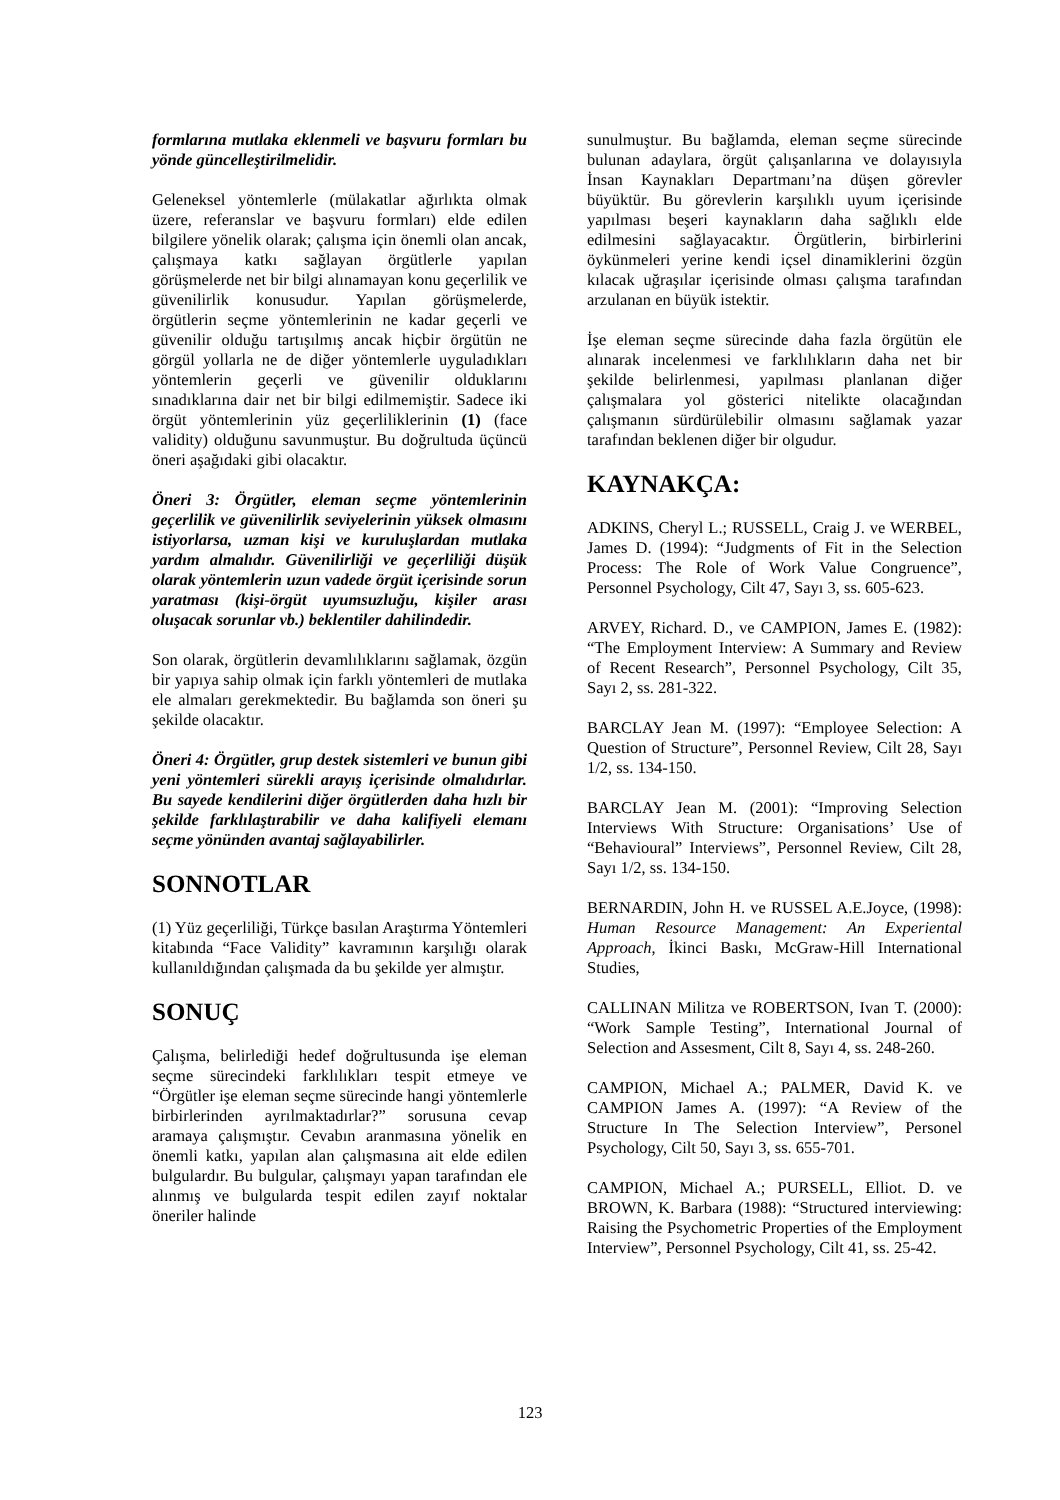formlarına mutlaka eklenmeli ve başvuru formları bu yönde güncelleştirilmelidir.
Geleneksel yöntemlerle (mülakatlar ağırlıkta olmak üzere, referanslar ve başvuru formları) elde edilen bilgilere yönelik olarak; çalışma için önemli olan ancak, çalışmaya katkı sağlayan örgütlerle yapılan görüşmelerde net bir bilgi alınamayan konu geçerlilik ve güvenilirlik konusudur. Yapılan görüşmelerde, örgütlerin seçme yöntemlerinin ne kadar geçerli ve güvenilir olduğu tartışılmış ancak hiçbir örgütün ne görgül yollarla ne de diğer yöntemlerle uyguladıkları yöntemlerin geçerli ve güvenilir olduklarını sınadıklarına dair net bir bilgi edilmemiştir. Sadece iki örgüt yöntemlerinin yüz geçerliliklerinin (1) (face validity) olduğunu savunmuştur. Bu doğrultuda üçüncü öneri aşağıdaki gibi olacaktır.
Öneri 3: Örgütler, eleman seçme yöntemlerinin geçerlilik ve güvenilirlik seviyelerinin yüksek olmasını istiyorlarsa, uzman kişi ve kuruluşlardan mutlaka yardım almalıdır. Güvenilirliği ve geçerliliği düşük olarak yöntemlerin uzun vadede örgüt içerisinde sorun yaratması (kişi-örgüt uyumsuzluğu, kişiler arası oluşacak sorunlar vb.) beklentiler dahilindedir.
Son olarak, örgütlerin devamlılıklarını sağlamak, özgün bir yapıya sahip olmak için farklı yöntemleri de mutlaka ele almaları gerekmektedir. Bu bağlamda son öneri şu şekilde olacaktır.
Öneri 4: Örgütler, grup destek sistemleri ve bunun gibi yeni yöntemleri sürekli arayış içerisinde olmalıdırlar. Bu sayede kendilerini diğer örgütlerden daha hızlı bir şekilde farklılaştırabilir ve daha kalifiyeli elemanı seçme yönünden avantaj sağlayabilirler.
SONNOTLAR
(1) Yüz geçerliliği, Türkçe basılan Araştırma Yöntemleri kitabında “Face Validity” kavramının karşılığı olarak kullanıldığından çalışmada da bu şekilde yer almıştır.
SONUÇ
Çalışma, belirlediği hedef doğrultusunda işe eleman seçme sürecindeki farklılıkları tespit etmeye ve “Örgütler işe eleman seçme sürecinde hangi yöntemlerle birbirlerinden ayrılmaktadırlar?” sorusuna cevap aramaya çalışmıştır. Cevabın aranmasına yönelik en önemli katkı, yapılan alan çalışmasına ait elde edilen bulgulardır. Bu bulgular, çalışmayı yapan tarafından ele alınmış ve bulgularda tespit edilen zayıf noktalar öneriler halinde
sunulmuştur. Bu bağlamda, eleman seçme sürecinde bulunan adaylara, örgüt çalışanlarına ve dolayısıyla İnsan Kaynakları Departmanı’na düşen görevler büyüktür. Bu görevlerin karşılıklı uyum içerisinde yapılması beşeri kaynakların daha sağlıklı elde edilmesini sağlayacaktır. Örgütlerin, birbirlerini öykünmeleri yerine kendi içsel dinamiklerini özgün kılacak uğraşılar içerisinde olması çalışma tarafından arzulanan en büyük istektir.
İşe eleman seçme sürecinde daha fazla örgütün ele alınarak incelenmesi ve farklılıkların daha net bir şekilde belirlenmesi, yapılması planlanan diğer çalışmalara yol gösterici nitelikte olacağından çalışmanın sürdürülebilir olmasını sağlamak yazar tarafından beklenen diğer bir olgudur.
KAYNAKÇA:
ADKINS, Cheryl L.; RUSSELL, Craig J. ve WERBEL, James D. (1994): “Judgments of Fit in the Selection Process: The Role of Work Value Congruence”, Personnel Psychology, Cilt 47, Sayı 3, ss. 605-623.
ARVEY, Richard. D., ve CAMPION, James E. (1982): “The Employment Interview: A Summary and Review of Recent Research”, Personnel Psychology, Cilt 35, Sayı 2, ss. 281-322.
BARCLAY Jean M. (1997): “Employee Selection: A Question of Structure”, Personnel Review, Cilt 28, Sayı 1/2, ss. 134-150.
BARCLAY Jean M. (2001): “Improving Selection Interviews With Structure: Organisations’ Use of “Behavioural” Interviews”, Personnel Review, Cilt 28, Sayı 1/2, ss. 134-150.
BERNARDIN, John H. ve RUSSEL A.E.Joyce, (1998): Human Resource Management: An Experiental Approach, İkinci Baskı, McGraw-Hill International Studies,
CALLINAN Militza ve ROBERTSON, Ivan T. (2000): “Work Sample Testing”, International Journal of Selection and Assesment, Cilt 8, Sayı 4, ss. 248-260.
CAMPION, Michael A.; PALMER, David K. ve CAMPION James A. (1997): “A Review of the Structure In The Selection Interview”, Personel Psychology, Cilt 50, Sayı 3, ss. 655-701.
CAMPION, Michael A.; PURSELL, Elliot. D. ve BROWN, K. Barbara (1988): “Structured interviewing: Raising the Psychometric Properties of the Employment Interview”, Personnel Psychology, Cilt 41, ss. 25-42.
123